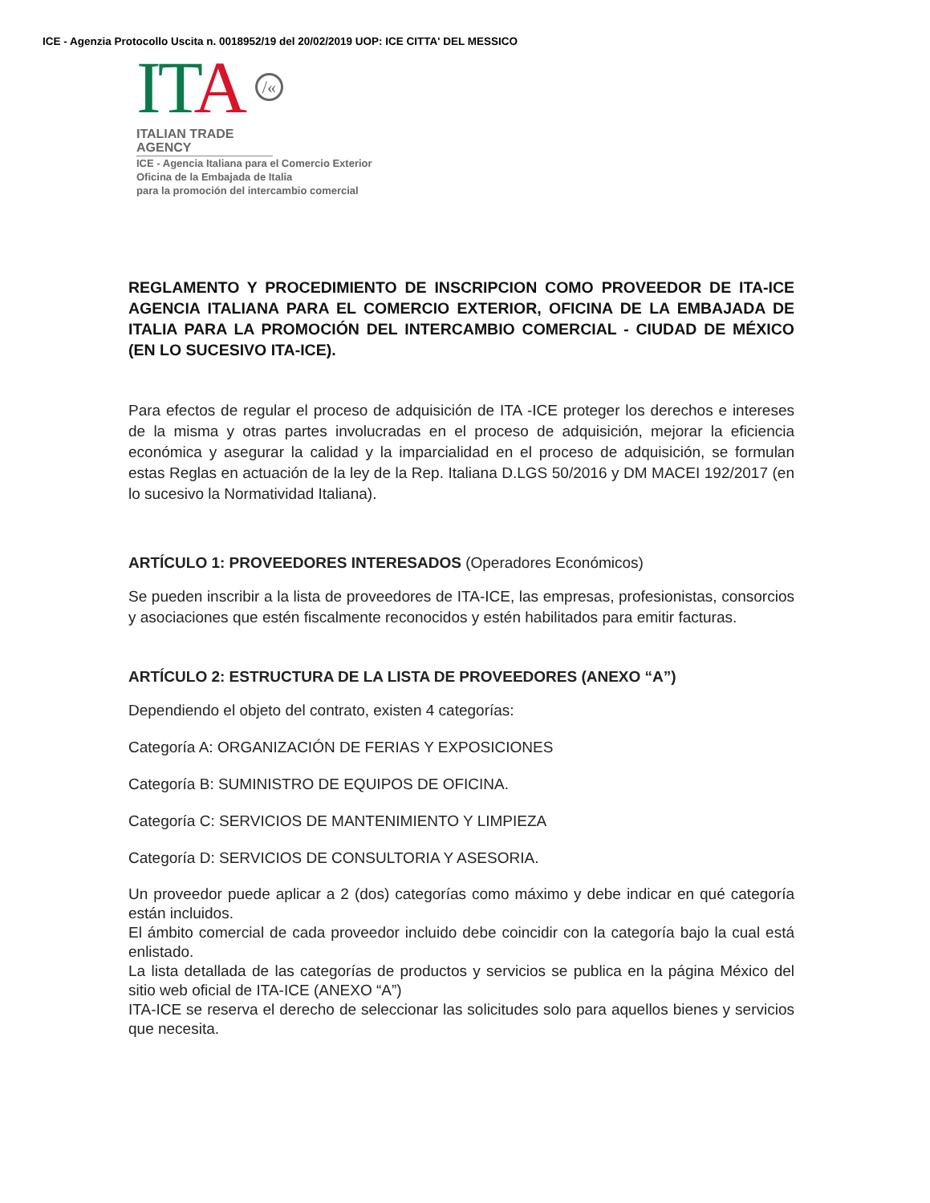ICE - Agenzia Protocollo Uscita n. 0018952/19 del 20/02/2019 UOP: ICE CITTA' DEL MESSICO
ITA /«
ITALIAN TRADE AGENCY
ICE - Agencia Italiana para el Comercio Exterior
Oficina de la Embajada de Italia
para la promoción del intercambio comercial
REGLAMENTO Y PROCEDIMIENTO DE INSCRIPCION COMO PROVEEDOR DE ITA-ICE AGENCIA ITALIANA PARA EL COMERCIO EXTERIOR, OFICINA DE LA EMBAJADA DE ITALIA PARA LA PROMOCIÓN DEL INTERCAMBIO COMERCIAL - CIUDAD DE MÉXICO (EN LO SUCESIVO ITA-ICE).
Para efectos de regular el proceso de adquisición de ITA -ICE proteger los derechos e intereses de la misma y otras partes involucradas en el proceso de adquisición, mejorar la eficiencia económica y asegurar la calidad y la imparcialidad en el proceso de adquisición, se formulan estas Reglas en actuación de la ley de la Rep. Italiana D.LGS 50/2016 y DM MACEI 192/2017 (en lo sucesivo la Normatividad Italiana).
ARTÍCULO 1: PROVEEDORES INTERESADOS (Operadores Económicos)
Se pueden inscribir a la lista de proveedores de ITA-ICE, las empresas, profesionistas, consorcios y asociaciones que estén fiscalmente reconocidos y estén habilitados para emitir facturas.
ARTÍCULO 2: ESTRUCTURA DE LA LISTA DE PROVEEDORES (ANEXO “A”)
Dependiendo el objeto del contrato, existen 4 categorías:
Categoría A: ORGANIZACIÓN DE FERIAS Y EXPOSICIONES
Categoría B: SUMINISTRO DE EQUIPOS DE OFICINA.
Categoría C: SERVICIOS DE MANTENIMIENTO Y LIMPIEZA
Categoría D: SERVICIOS DE CONSULTORIA Y ASESORIA.
Un proveedor puede aplicar a 2 (dos) categorías como máximo y debe indicar en qué categoría están incluidos.
El ámbito comercial de cada proveedor incluido debe coincidir con la categoría bajo la cual está enlistado.
La lista detallada de las categorías de productos y servicios se publica en la página México del sitio web oficial de ITA-ICE (ANEXO “A”)
ITA-ICE se reserva el derecho de seleccionar las solicitudes solo para aquellos bienes y servicios que necesita.